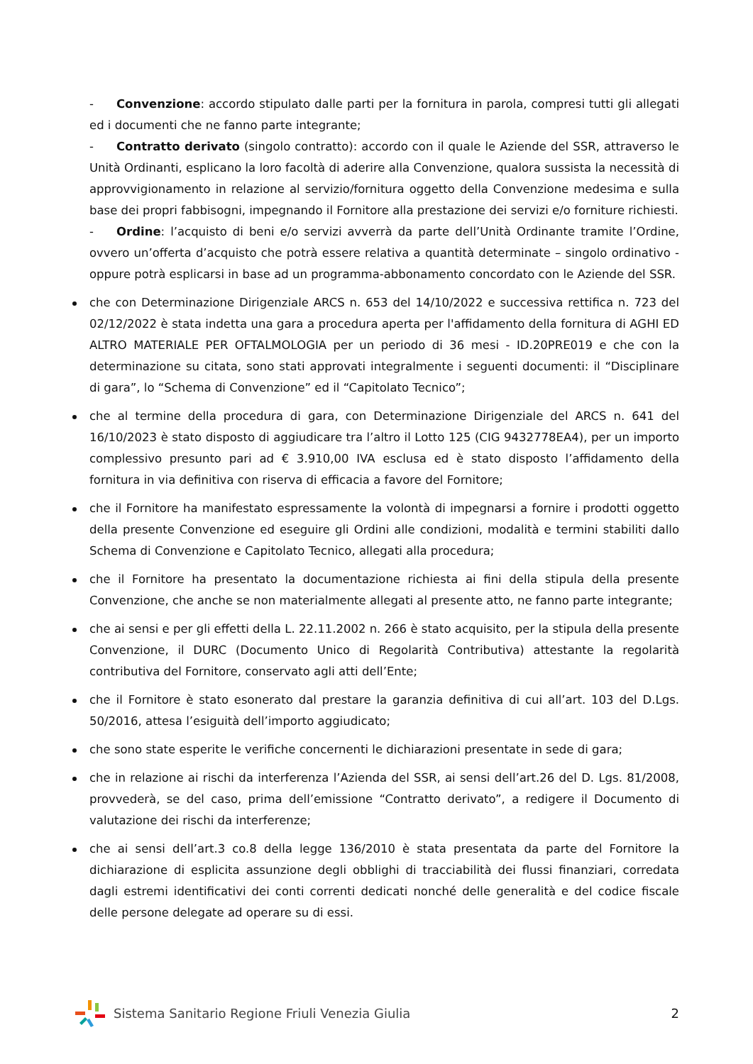- Convenzione: accordo stipulato dalle parti per la fornitura in parola, compresi tutti gli allegati ed i documenti che ne fanno parte integrante;
- Contratto derivato (singolo contratto): accordo con il quale le Aziende del SSR, attraverso le Unità Ordinanti, esplicano la loro facoltà di aderire alla Convenzione, qualora sussista la necessità di approvvigionamento in relazione al servizio/fornitura oggetto della Convenzione medesima e sulla base dei propri fabbisogni, impegnando il Fornitore alla prestazione dei servizi e/o forniture richiesti.
- Ordine: l’acquisto di beni e/o servizi avverrà da parte dell’Unità Ordinante tramite l’Ordine, ovvero un’offerta d’acquisto che potrà essere relativa a quantità determinate – singolo ordinativo - oppure potrà esplicarsi in base ad un programma-abbonamento concordato con le Aziende del SSR.
che con Determinazione Dirigenziale ARCS n. 653 del 14/10/2022 e successiva rettifica n. 723 del 02/12/2022 è stata indetta una gara a procedura aperta per l'affidamento della fornitura di AGHI ED ALTRO MATERIALE PER OFTALMOLOGIA per un periodo di 36 mesi - ID.20PRE019 e che con la determinazione su citata, sono stati approvati integralmente i seguenti documenti: il “Disciplinare di gara”, lo “Schema di Convenzione” ed il “Capitolato Tecnico”;
che al termine della procedura di gara, con Determinazione Dirigenziale del ARCS n. 641 del 16/10/2023 è stato disposto di aggiudicare tra l’altro il Lotto 125 (CIG 9432778EA4), per un importo complessivo presunto pari ad € 3.910,00 IVA esclusa ed è stato disposto l’affidamento della fornitura in via definitiva con riserva di efficacia a favore del Fornitore;
che il Fornitore ha manifestato espressamente la volontà di impegnarsi a fornire i prodotti oggetto della presente Convenzione ed eseguire gli Ordini alle condizioni, modalità e termini stabiliti dallo Schema di Convenzione e Capitolato Tecnico, allegati alla procedura;
che il Fornitore ha presentato la documentazione richiesta ai fini della stipula della presente Convenzione, che anche se non materialmente allegati al presente atto, ne fanno parte integrante;
che ai sensi e per gli effetti della L. 22.11.2002 n. 266 è stato acquisito, per la stipula della presente Convenzione, il DURC (Documento Unico di Regolarità Contributiva) attestante la regolarità contributiva del Fornitore, conservato agli atti dell’Ente;
che il Fornitore è stato esonerato dal prestare la garanzia definitiva di cui all’art. 103 del D.Lgs. 50/2016, attesa l’esiguità dell’importo aggiudicato;
che sono state esperite le verifiche concernenti le dichiarazioni presentate in sede di gara;
che in relazione ai rischi da interferenza l’Azienda del SSR, ai sensi dell’art.26 del D. Lgs. 81/2008, provvederà, se del caso, prima dell’emissione “Contratto derivato”, a redigere il Documento di valutazione dei rischi da interferenze;
che ai sensi dell’art.3 co.8 della legge 136/2010 è stata presentata da parte del Fornitore la dichiarazione di esplicita assunzione degli obblighi di tracciabilità dei flussi finanziari, corredata dagli estremi identificativi dei conti correnti dedicati nonché delle generalità e del codice fiscale delle persone delegate ad operare su di essi.
Sistema Sanitario Regione Friuli Venezia Giulia
2